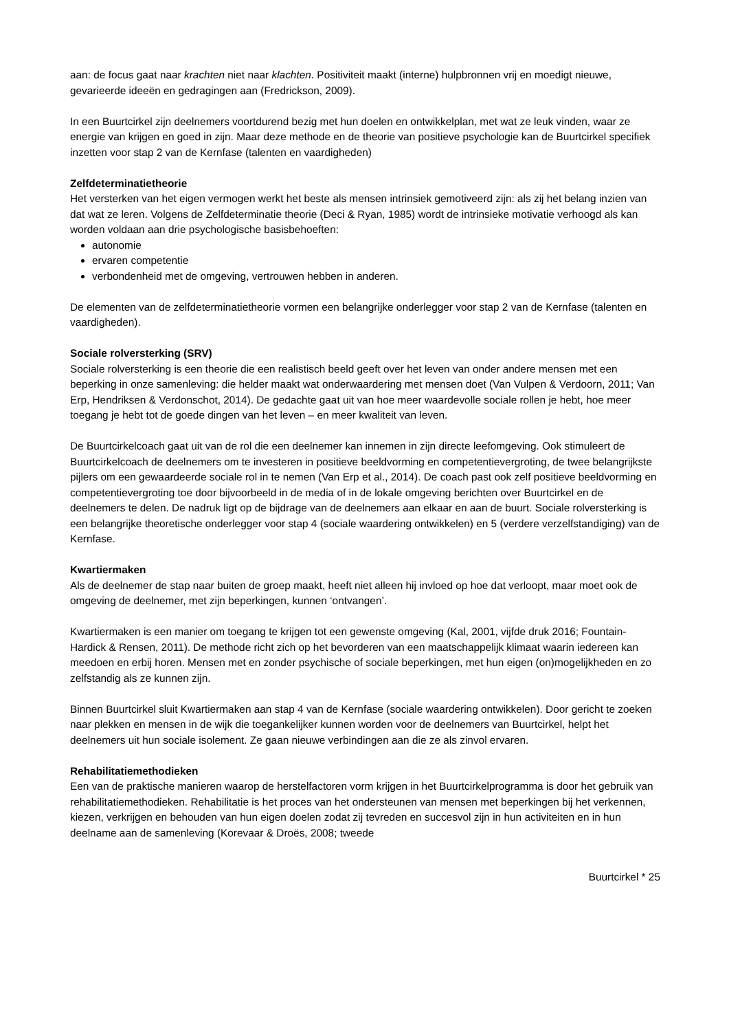aan: de focus gaat naar krachten niet naar klachten. Positiviteit maakt (interne) hulpbronnen vrij en moedigt nieuwe, gevarieerde ideeën en gedragingen aan (Fredrickson, 2009).
In een Buurtcirkel zijn deelnemers voortdurend bezig met hun doelen en ontwikkelplan, met wat ze leuk vinden, waar ze energie van krijgen en goed in zijn. Maar deze methode en de theorie van positieve psychologie kan de Buurtcirkel specifiek inzetten voor stap 2 van de Kernfase (talenten en vaardigheden)
Zelfdeterminatietheorie
Het versterken van het eigen vermogen werkt het beste als mensen intrinsiek gemotiveerd zijn: als zij het belang inzien van dat wat ze leren. Volgens de Zelfdeterminatie theorie (Deci & Ryan, 1985) wordt de intrinsieke motivatie verhoogd als kan worden voldaan aan drie psychologische basisbehoeften:
autonomie
ervaren competentie
verbondenheid met de omgeving, vertrouwen hebben in anderen.
De elementen van de zelfdeterminatietheorie vormen een belangrijke onderlegger voor stap 2 van de Kernfase (talenten en vaardigheden).
Sociale rolversterking (SRV)
Sociale rolversterking is een theorie die een realistisch beeld geeft over het leven van onder andere mensen met een beperking in onze samenleving: die helder maakt wat onderwaardering met mensen doet (Van Vulpen & Verdoorn, 2011; Van Erp, Hendriksen & Verdonschot, 2014). De gedachte gaat uit van hoe meer waardevolle sociale rollen je hebt, hoe meer toegang je hebt tot de goede dingen van het leven – en meer kwaliteit van leven.
De Buurtcirkelcoach gaat uit van de rol die een deelnemer kan innemen in zijn directe leefomgeving. Ook stimuleert de Buurtcirkelcoach de deelnemers om te investeren in positieve beeldvorming en competentievergroting, de twee belangrijkste pijlers om een gewaardeerde sociale rol in te nemen (Van Erp et al., 2014). De coach past ook zelf positieve beeldvorming en competentievergroting toe door bijvoorbeeld in de media of in de lokale omgeving berichten over Buurtcirkel en de deelnemers te delen. De nadruk ligt op de bijdrage van de deelnemers aan elkaar en aan de buurt. Sociale rolversterking is een belangrijke theoretische onderlegger voor stap 4 (sociale waardering ontwikkelen) en 5 (verdere verzelfstandiging) van de Kernfase.
Kwartiermaken
Als de deelnemer de stap naar buiten de groep maakt, heeft niet alleen hij invloed op hoe dat verloopt, maar moet ook de omgeving de deelnemer, met zijn beperkingen, kunnen ‘ontvangen’.
Kwartiermaken is een manier om toegang te krijgen tot een gewenste omgeving (Kal, 2001, vijfde druk 2016; Fountain-Hardick & Rensen, 2011). De methode richt zich op het bevorderen van een maatschappelijk klimaat waarin iedereen kan meedoen en erbij horen. Mensen met en zonder psychische of sociale beperkingen, met hun eigen (on)mogelijkheden en zo zelfstandig als ze kunnen zijn.
Binnen Buurtcirkel sluit Kwartiermaken aan stap 4 van de Kernfase (sociale waardering ontwikkelen). Door gericht te zoeken naar plekken en mensen in de wijk die toegankelijker kunnen worden voor de deelnemers van Buurtcirkel, helpt het deelnemers uit hun sociale isolement. Ze gaan nieuwe verbindingen aan die ze als zinvol ervaren.
Rehabilitatiemethodieken
Een van de praktische manieren waarop de herstelfactoren vorm krijgen in het Buurtcirkelprogramma is door het gebruik van rehabilitatiemethodieken. Rehabilitatie is het proces van het ondersteunen van mensen met beperkingen bij het verkennen, kiezen, verkrijgen en behouden van hun eigen doelen zodat zij tevreden en succesvol zijn in hun activiteiten en in hun deelname aan de samenleving (Korevaar & Droës, 2008; tweede
Buurtcirkel * 25